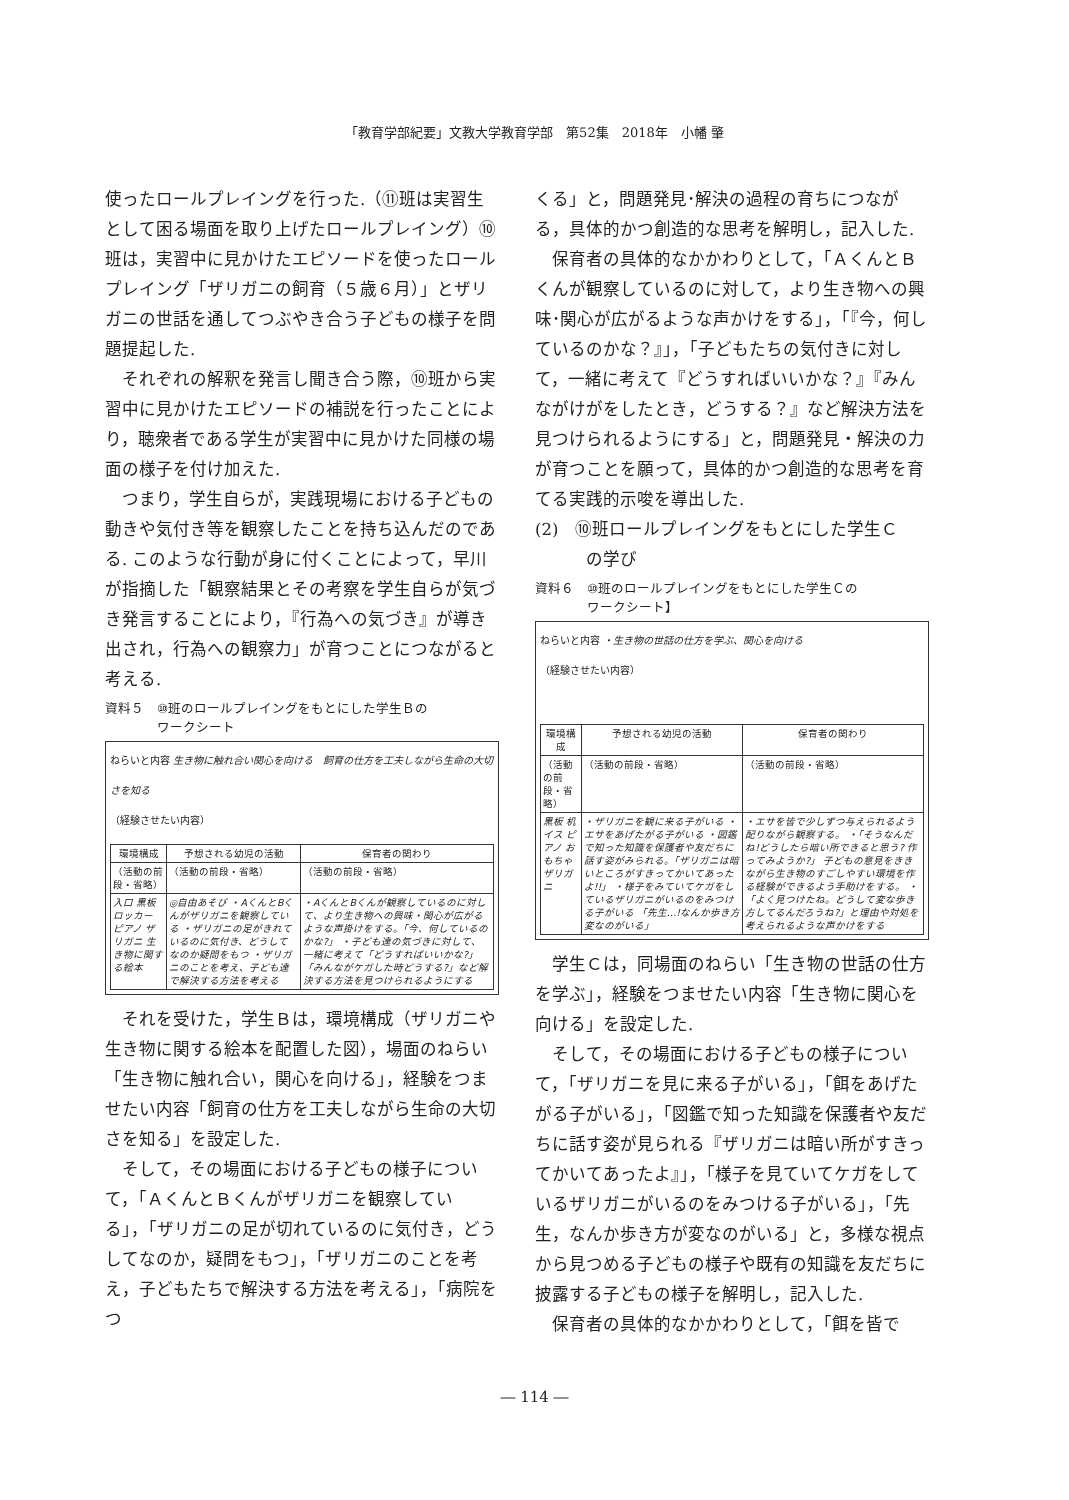「教育学部紀要」文教大学教育学部　第52集　2018年　小幡 肇
使ったロールプレイングを行った.（⑪班は実習生として困る場面を取り上げたロールプレイング）⑩班は，実習中に見かけたエピソードを使ったロールプレイング「ザリガニの飼育（５歳６月）」とザリガニの世話を通してつぶやき合う子どもの様子を問題提起した.
それぞれの解釈を発言し聞き合う際，⑩班から実習中に見かけたエピソードの補説を行ったことにより，聴衆者である学生が実習中に見かけた同様の場面の様子を付け加えた.
つまり，学生自らが，実践現場における子どもの動きや気付き等を観察したことを持ち込んだのである. このような行動が身に付くことによって，早川が指摘した「観察結果とその考察を学生自らが気づき発言することにより，『行為への気づき』が導き出され，行為への観察力」が育つことにつながると考える.
資料５　⑩班のロールプレイングをもとにした学生Ｂの
　　　　ワークシート
ねらいと内容 生き物に触れ合い関心を向ける　飼育の仕方を工夫しながら生命の大切さを知る
（経験させたい内容）
| 環境構成 | 予想される幼児の活動 | 保育者の関わり |
| --- | --- | --- |
| （活動の前段・省略） | （活動の前段・省略） | （活動の前段・省略） |
| 入口 黒板 ロッカー ピアノ ザリガニ 生き物に関する絵本 | ◎自由あそび ・AくんとBくんがザリガニを観察している ・ザリガニの足がきれているのに気付き、どうしてなのか疑問をもつ ・ザリガニのことを考え、子ども達で解決する方法を考える | ・AくんとBくんが観察しているのに対して、より生き物への興味・関心が広がるような声掛けをする。「今、何しているのかな?」 ・子ども達の気づきに対して、一緒に考えて「どうすればいいかな?」「みんながケガした時どうする?」など解決する方法を見つけられるようにする |
それを受けた，学生Ｂは，環境構成（ザリガニや生き物に関する絵本を配置した図），場面のねらい「生き物に触れ合い，関心を向ける」，経験をつませたい内容「飼育の仕方を工夫しながら生命の大切さを知る」を設定した.
そして，その場面における子どもの様子について，「ＡくんとＢくんがザリガニを観察している」，「ザリガニの足が切れているのに気付き，どうしてなのか，疑問をもつ」，「ザリガニのことを考え，子どもたちで解決する方法を考える」，「病院をつ
くる」と，問題発見･解決の過程の育ちにつながる，具体的かつ創造的な思考を解明し，記入した.
保育者の具体的なかかわりとして，「ＡくんとＢくんが観察しているのに対して，より生き物への興味･関心が広がるような声かけをする」，「『今，何しているのかな？』」，「子どもたちの気付きに対して，一緒に考えて『どうすればいいかな？』『みんながけがをしたとき，どうする？』など解決方法を見つけられるようにする」と，問題発見・解決の力が育つことを願って，具体的かつ創造的な思考を育てる実践的示唆を導出した.
(2)　⑩班ロールプレイングをもとにした学生Ｃ
　　　の学び
資料６　⑩班のロールプレイングをもとにした学生Ｃの
　　　　ワークシート】
ねらいと内容 ・生き物の世話の仕方を学ぶ、関心を向ける
（経験させたい内容）
| 環境構成 | 予想される幼児の活動 | 保育者の関わり |
| --- | --- | --- |
| （活動の前段・省略） | （活動の前段・省略） | （活動の前段・省略） |
| 黒板 机 イス ピアノ おもちゃ ザリガニ | ・ザリガニを観に来る子がいる ・エサをあげたがる子がいる ・図鑑で知った知識を保護者や友だちに話す姿がみられる。「ザリガニは暗いところがすきってかいてあったよ!!」 ・様子をみていてケガをしているザリガニがいるのをみつける子がいる 「先生…!なんか歩き方変なのがいる」 | ・エサを皆で少しずつ与えられるよう配りながら観察する。 ・「そうなんだね!どうしたら暗い所できると思う? 作ってみようか?」 子どもの意見をききながら生き物のすごしやすい環境を作る経験ができるよう手助けをする。 ・「よく見つけたね。どうして変な歩き方してるんだろうね?」と理由や対処を考えられるような声かけをする |
学生Ｃは，同場面のねらい「生き物の世話の仕方を学ぶ」，経験をつませたい内容「生き物に関心を向ける」を設定した.
そして，その場面における子どもの様子について，「ザリガニを見に来る子がいる」，「餌をあげたがる子がいる」，「図鑑で知った知識を保護者や友だちに話す姿が見られる『ザリガニは暗い所がすきってかいてあったよ』」，「様子を見ていてケガをしているザリガニがいるのをみつける子がいる」，「先生，なんか歩き方が変なのがいる」と，多様な視点から見つめる子どもの様子や既有の知識を友だちに披露する子どもの様子を解明し，記入した.
保育者の具体的なかかわりとして，「餌を皆で
― 114 ―